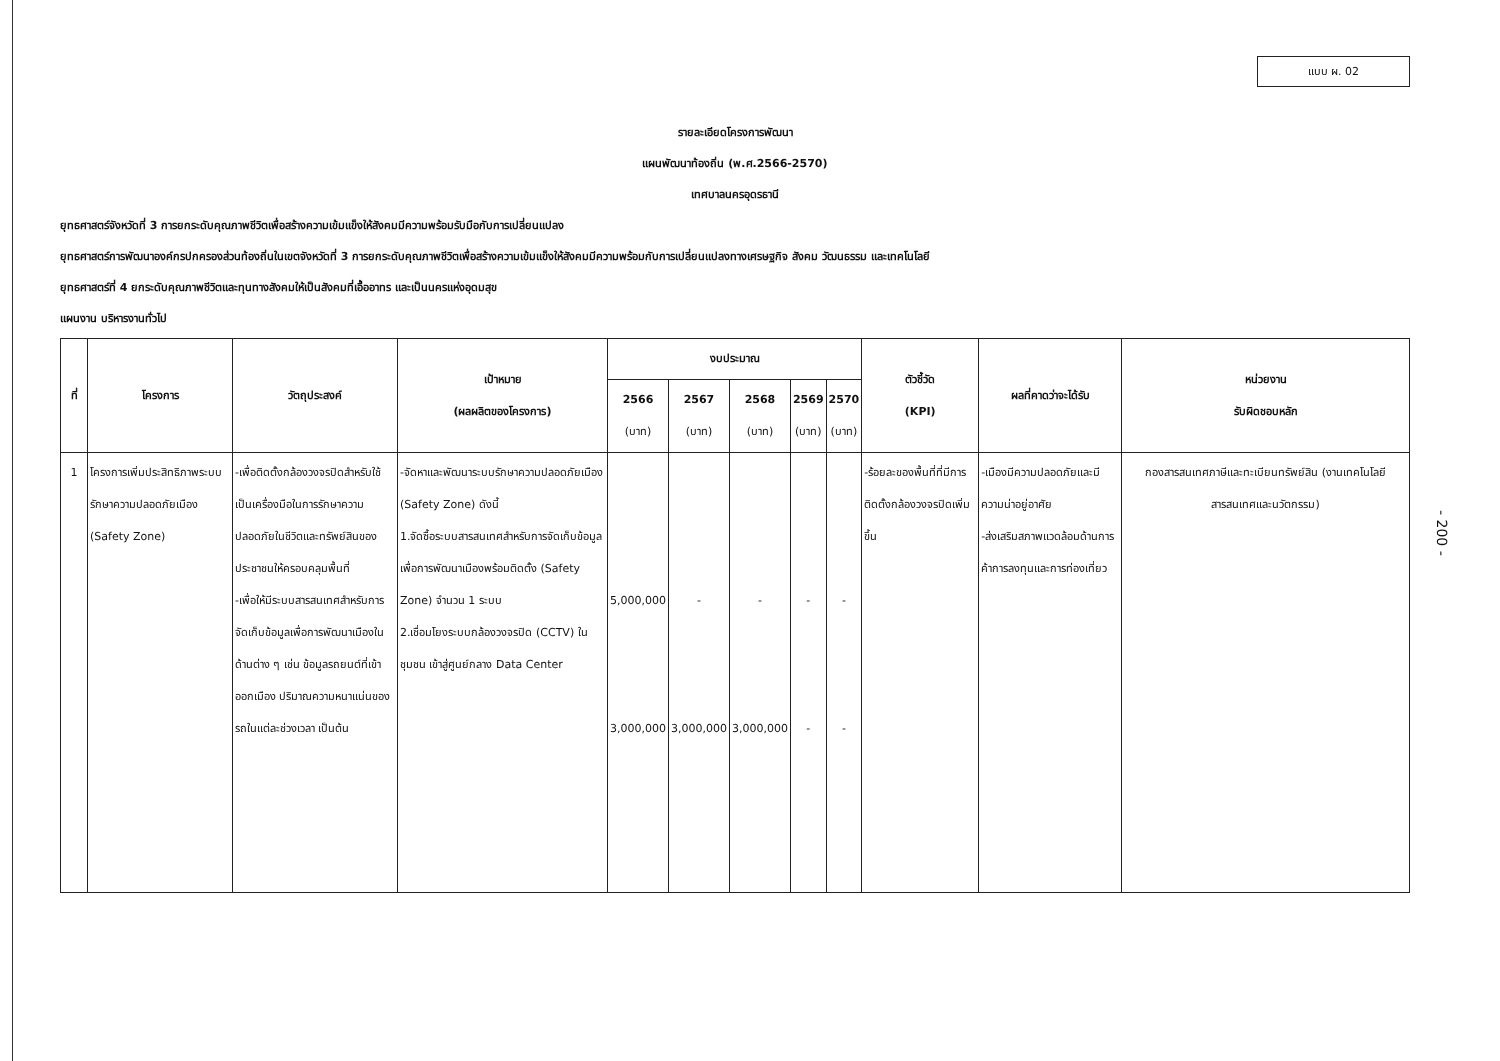แบบ ผ. 02
รายละเอียดโครงการพัฒนา
แผนพัฒนาท้องถิ่น (พ.ศ.2566-2570)
เทศบาลนครอุดรธานี
ยุทธศาสตร์จังหวัดที่ 3 การยกระดับคุณภาพชีวิตเพื่อสร้างความเข้มแข็งให้สังคมมีความพร้อมรับมือกับการเปลี่ยนแปลง
ยุทธศาสตร์การพัฒนาองค์กรปกครองส่วนท้องถิ่นในเขตจังหวัดที่ 3 การยกระดับคุณภาพชีวิตเพื่อสร้างความเข้มแข็งให้สังคมมีความพร้อมกับการเปลี่ยนแปลงทางเศรษฐกิจ สังคม วัฒนธรรม และเทคโนโลยี
ยุทธศาสตร์ที่ 4 ยกระดับคุณภาพชีวิตและทุนทางสังคมให้เป็นสังคมที่เอื้ออาทร และเป็นนครแห่งอุดมสุข
แผนงาน บริหารงานทั่วไป
| ที่ | โครงการ | วัตถุประสงค์ | เป้าหมาย (ผลผลิตของโครงการ) | งบประมาณ | | | | | ตัวชี้วัด (KPI) | ผลที่คาดว่าจะได้รับ | หน่วยงาน รับผิดชอบหลัก |
| --- | --- | --- | --- | --- | --- | --- | --- | --- | --- | --- | --- |
| | | | | 2566 (บาท) | 2567 (บาท) | 2568 (บาท) | 2569 (บาท) | 2570 (บาท) | | | |
| 1 | โครงการเพิ่มประสิทธิภาพระบบรักษาความปลอดภัยเมือง (Safety Zone) | -เพื่อติดตั้งกล้องวงจรปิดสำหรับใช้เป็นเครื่องมือในการรักษาความปลอดภัยในชีวิตและทรัพย์สินของประชาชนให้ครอบคลุมพื้นที่ -เพื่อให้มีระบบสารสนเทศสำหรับการจัดเก็บข้อมูลเพื่อการพัฒนาเมืองในด้านต่าง ๆ เช่น ข้อมูลรถยนต์ที่เข้าออกเมือง ปริมาณความหนาแน่นของรถในแต่ละช่วงเวลา เป็นต้น | -จัดหาและพัฒนาระบบรักษาความปลอดภัยเมือง (Safety Zone) ดังนี้ 1.จัดซื้อระบบสารสนเทศสำหรับการจัดเก็บข้อมูลเพื่อการพัฒนาเมืองพร้อมติดตั้ง (Safety Zone) จำนวน 1 ระบบ 2.เชื่อมโยงระบบกล้องวงจรปิด (CCTV) ในชุมชน เข้าสู่ศูนย์กลาง Data Center | 5,000,000 3,000,000 | - 3,000,000 | - 3,000,000 | - - | - - | -ร้อยละของพื้นที่ที่มีการติดตั้งกล้องวงจรปิดเพิ่มขึ้น | -เมืองมีความปลอดภัยและมีความน่าอยู่อาศัย -ส่งเสริมสภาพแวดล้อมด้านการค้าการลงทุนและการท่องเที่ยว | กองสารสนเทศภาษีและทะเบียนทรัพย์สิน (งานเทคโนโลยีสารสนเทศและนวัตกรรม) |
- 200 -